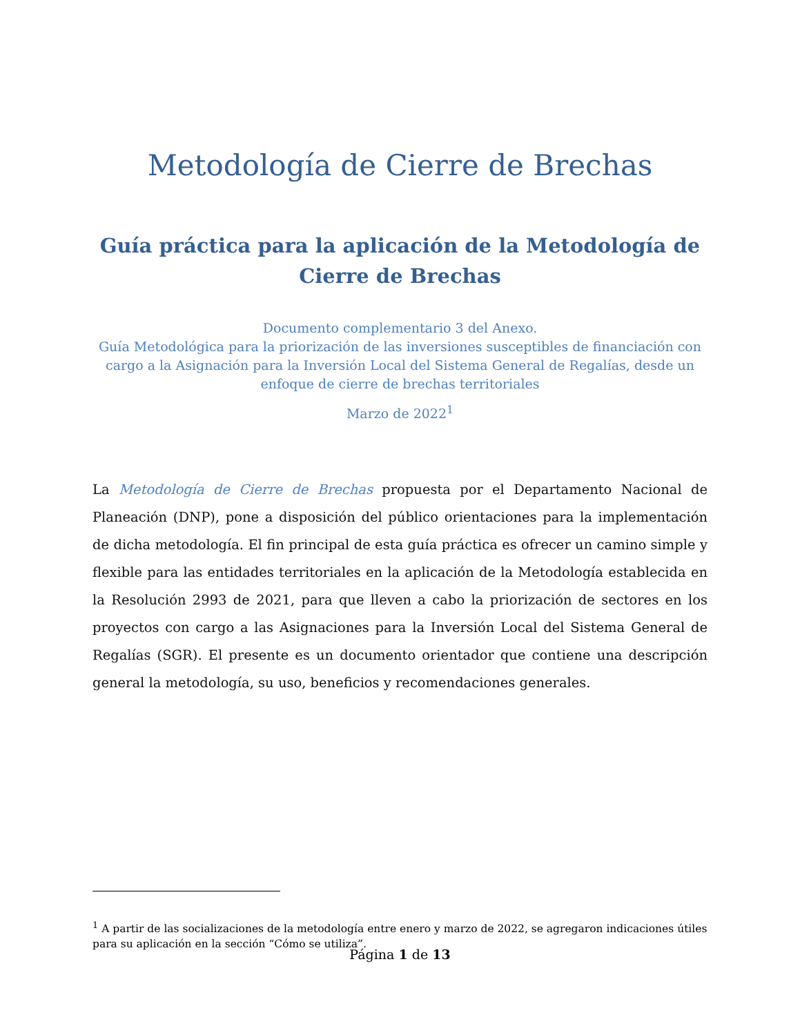Metodología de Cierre de Brechas
Guía práctica para la aplicación de la Metodología de Cierre de Brechas
Documento complementario 3 del Anexo.
Guía Metodológica para la priorización de las inversiones susceptibles de financiación con cargo a la Asignación para la Inversión Local del Sistema General de Regalías, desde un enfoque de cierre de brechas territoriales
Marzo de 2022<sup>1</sup>
La Metodología de Cierre de Brechas propuesta por el Departamento Nacional de Planeación (DNP), pone a disposición del público orientaciones para la implementación de dicha metodología. El fin principal de esta guía práctica es ofrecer un camino simple y flexible para las entidades territoriales en la aplicación de la Metodología establecida en la Resolución 2993 de 2021, para que lleven a cabo la priorización de sectores en los proyectos con cargo a las Asignaciones para la Inversión Local del Sistema General de Regalías (SGR). El presente es un documento orientador que contiene una descripción general la metodología, su uso, beneficios y recomendaciones generales.
<sup>1</sup> A partir de las socializaciones de la metodología entre enero y marzo de 2022, se agregaron indicaciones útiles para su aplicación en la sección “Cómo se utiliza”.
Página 1 de 13